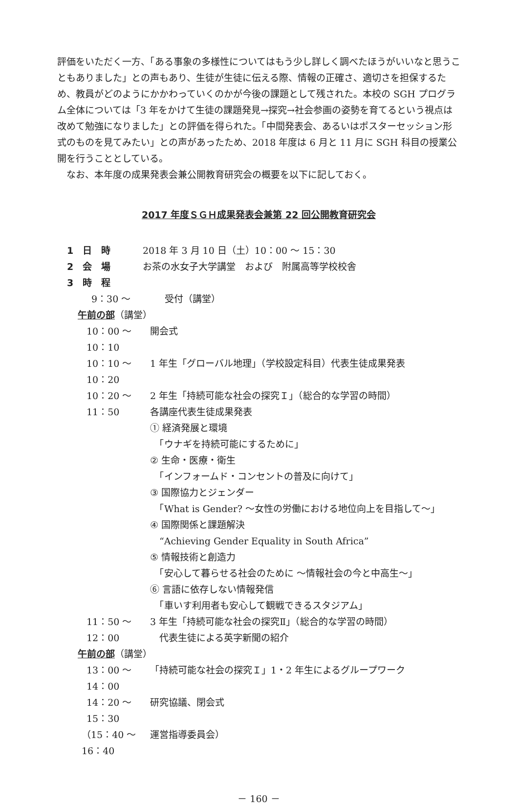評価をいただく一方、「ある事象の多様性についてはもう少し詳しく調べたほうがいいなと思うこともありました」との声もあり、生徒が生徒に伝える際、情報の正確さ、適切さを担保するため、教員がどのようにかかわっていくのかが今後の課題として残された。本校の SGH プログラム全体については「3 年をかけて生徒の課題発見→探究→社会参画の姿勢を育てるという視点は改めて勉強になりました」との評価を得られた。「中間発表会、あるいはポスターセッション形式のものを見てみたい」との声があったため、2018 年度は 6 月と 11 月に SGH 科目の授業公開を行うこととしている。
　なお、本年度の成果発表会兼公開教育研究会の概要を以下に記しておく。
2017 年度ＳＧＨ成果発表会兼第 22 回公開教育研究会
1　日　時 2018 年 3 月 10 日（土）10：00 〜 15：30
2　会　場 お茶の水女子大学講堂　および　附属高等学校校舎
3　時　程
9：30 〜 受付（講堂）
午前の部（講堂）
10：00 〜 10：10 開会式
10：10 〜 10：20 1 年生「グローバル地理」（学校設定科目）代表生徒成果発表
10：20 〜 11：50 2 年生「持続可能な社会の探究Ｉ」（総合的な学習の時間）
各講座代表生徒成果発表
① 経済発展と環境
　「ウナギを持続可能にするために」
② 生命・医療・衛生
　「インフォームド・コンセントの普及に向けて」
③ 国際協力とジェンダー
　「What is Gender? 〜女性の労働における地位向上を目指して〜」
④ 国際関係と課題解決
　“Achieving Gender Equality in South Africa”
⑤ 情報技術と創造力
　「安心して暮らせる社会のために 〜情報社会の今と中高生〜」
⑥ 言語に依存しない情報発信
　「車いす利用者も安心して観戦できるスタジアム」
11：50 〜 12：00 3 年生「持続可能な社会の探究Ⅱ」（総合的な学習の時間）
　代表生徒による英字新聞の紹介
午前の部（講堂）
13：00 〜 14：00 「持続可能な社会の探究Ｉ」1・2 年生によるグループワーク
14：20 〜 15：30 研究協議、閉会式
（15：40 〜 16：40 運営指導委員会）
－ 160 －